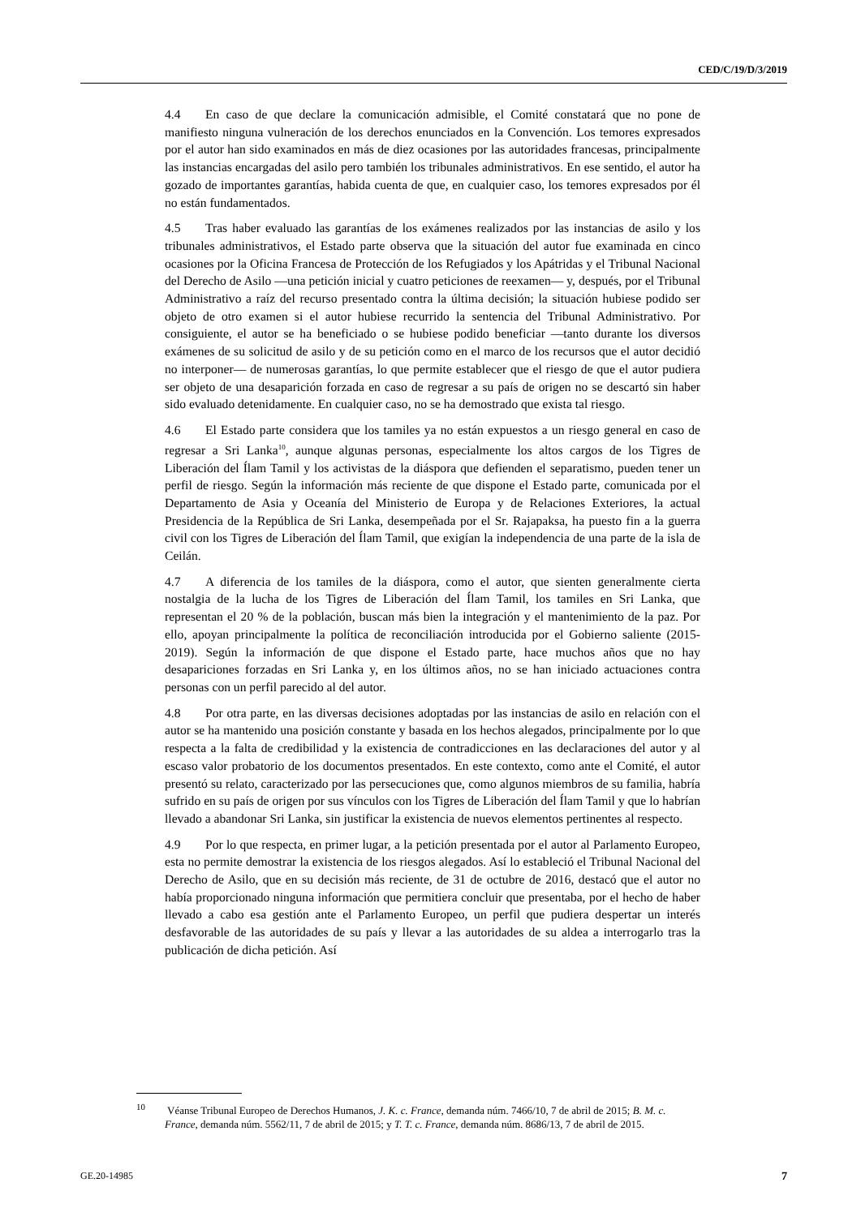CED/C/19/D/3/2019
4.4 En caso de que declare la comunicación admisible, el Comité constatará que no pone de manifiesto ninguna vulneración de los derechos enunciados en la Convención. Los temores expresados por el autor han sido examinados en más de diez ocasiones por las autoridades francesas, principalmente las instancias encargadas del asilo pero también los tribunales administrativos. En ese sentido, el autor ha gozado de importantes garantías, habida cuenta de que, en cualquier caso, los temores expresados por él no están fundamentados.
4.5 Tras haber evaluado las garantías de los exámenes realizados por las instancias de asilo y los tribunales administrativos, el Estado parte observa que la situación del autor fue examinada en cinco ocasiones por la Oficina Francesa de Protección de los Refugiados y los Apátridas y el Tribunal Nacional del Derecho de Asilo —una petición inicial y cuatro peticiones de reexamen— y, después, por el Tribunal Administrativo a raíz del recurso presentado contra la última decisión; la situación hubiese podido ser objeto de otro examen si el autor hubiese recurrido la sentencia del Tribunal Administrativo. Por consiguiente, el autor se ha beneficiado o se hubiese podido beneficiar —tanto durante los diversos exámenes de su solicitud de asilo y de su petición como en el marco de los recursos que el autor decidió no interponer— de numerosas garantías, lo que permite establecer que el riesgo de que el autor pudiera ser objeto de una desaparición forzada en caso de regresar a su país de origen no se descartó sin haber sido evaluado detenidamente. En cualquier caso, no se ha demostrado que exista tal riesgo.
4.6 El Estado parte considera que los tamiles ya no están expuestos a un riesgo general en caso de regresar a Sri Lanka<sup>10</sup>, aunque algunas personas, especialmente los altos cargos de los Tigres de Liberación del Ílam Tamil y los activistas de la diáspora que defienden el separatismo, pueden tener un perfil de riesgo. Según la información más reciente de que dispone el Estado parte, comunicada por el Departamento de Asia y Oceanía del Ministerio de Europa y de Relaciones Exteriores, la actual Presidencia de la República de Sri Lanka, desempeñada por el Sr. Rajapaksa, ha puesto fin a la guerra civil con los Tigres de Liberación del Ílam Tamil, que exigían la independencia de una parte de la isla de Ceilán.
4.7 A diferencia de los tamiles de la diáspora, como el autor, que sienten generalmente cierta nostalgia de la lucha de los Tigres de Liberación del Ílam Tamil, los tamiles en Sri Lanka, que representan el 20 % de la población, buscan más bien la integración y el mantenimiento de la paz. Por ello, apoyan principalmente la política de reconciliación introducida por el Gobierno saliente (2015-2019). Según la información de que dispone el Estado parte, hace muchos años que no hay desapariciones forzadas en Sri Lanka y, en los últimos años, no se han iniciado actuaciones contra personas con un perfil parecido al del autor.
4.8 Por otra parte, en las diversas decisiones adoptadas por las instancias de asilo en relación con el autor se ha mantenido una posición constante y basada en los hechos alegados, principalmente por lo que respecta a la falta de credibilidad y la existencia de contradicciones en las declaraciones del autor y al escaso valor probatorio de los documentos presentados. En este contexto, como ante el Comité, el autor presentó su relato, caracterizado por las persecuciones que, como algunos miembros de su familia, habría sufrido en su país de origen por sus vínculos con los Tigres de Liberación del Ílam Tamil y que lo habrían llevado a abandonar Sri Lanka, sin justificar la existencia de nuevos elementos pertinentes al respecto.
4.9 Por lo que respecta, en primer lugar, a la petición presentada por el autor al Parlamento Europeo, esta no permite demostrar la existencia de los riesgos alegados. Así lo estableció el Tribunal Nacional del Derecho de Asilo, que en su decisión más reciente, de 31 de octubre de 2016, destacó que el autor no había proporcionado ninguna información que permitiera concluir que presentaba, por el hecho de haber llevado a cabo esa gestión ante el Parlamento Europeo, un perfil que pudiera despertar un interés desfavorable de las autoridades de su país y llevar a las autoridades de su aldea a interrogarlo tras la publicación de dicha petición. Así
<sup>10</sup> Véanse Tribunal Europeo de Derechos Humanos, J. K. c. France, demanda núm. 7466/10, 7 de abril de 2015; B. M. c. France, demanda núm. 5562/11, 7 de abril de 2015; y T. T. c. France, demanda núm. 8686/13, 7 de abril de 2015.
GE.20-14985 7